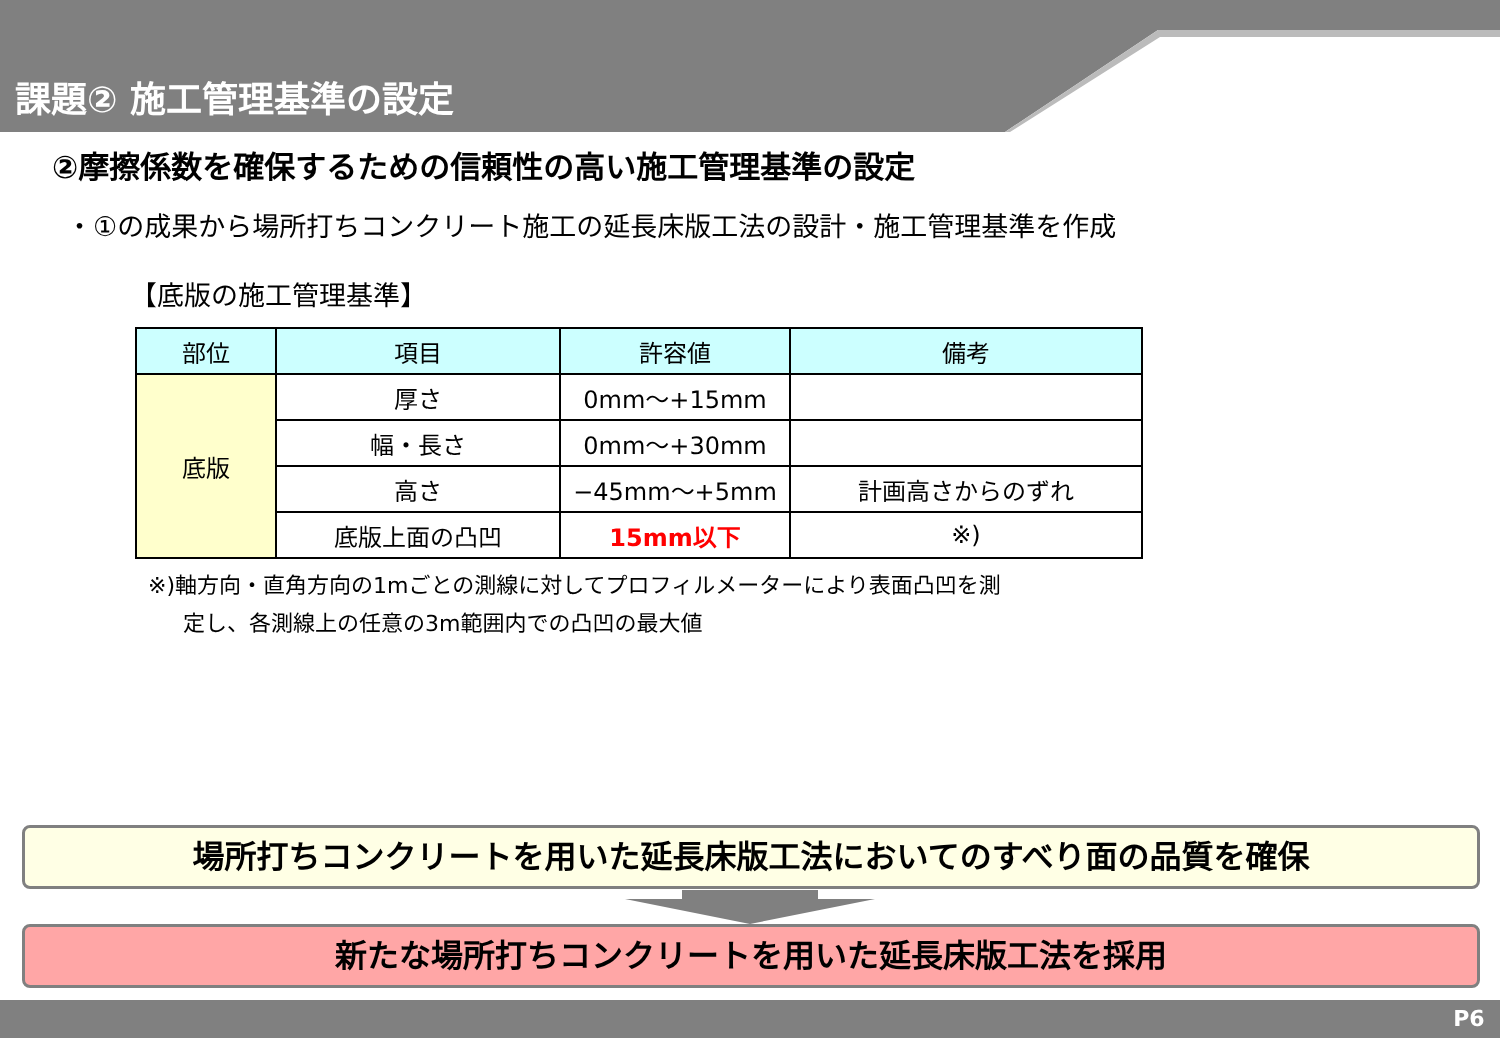課題② 施工管理基準の設定
②摩擦係数を確保するための信頼性の高い施工管理基準の設定
・①の成果から場所打ちコンクリート施工の延長床版工法の設計・施工管理基準を作成
【底版の施工管理基準】
| 部位 | 項目 | 許容値 | 備考 |
| --- | --- | --- | --- |
| 底版 | 厚さ | 0mm～+15mm | |
| | 幅・長さ | 0mm～+30mm | |
| | 高さ | −45mm～+5mm | 計画高さからのずれ |
| | 底版上面の凸凹 | 15mm以下 | ※) |
※)軸方向・直角方向の1mごとの測線に対してプロフィルメーターにより表面凸凹を測
定し、各測線上の任意の3m範囲内での凸凹の最大値
場所打ちコンクリートを用いた延長床版工法においてのすべり面の品質を確保
新たな場所打ちコンクリートを用いた延長床版工法を採用
P6